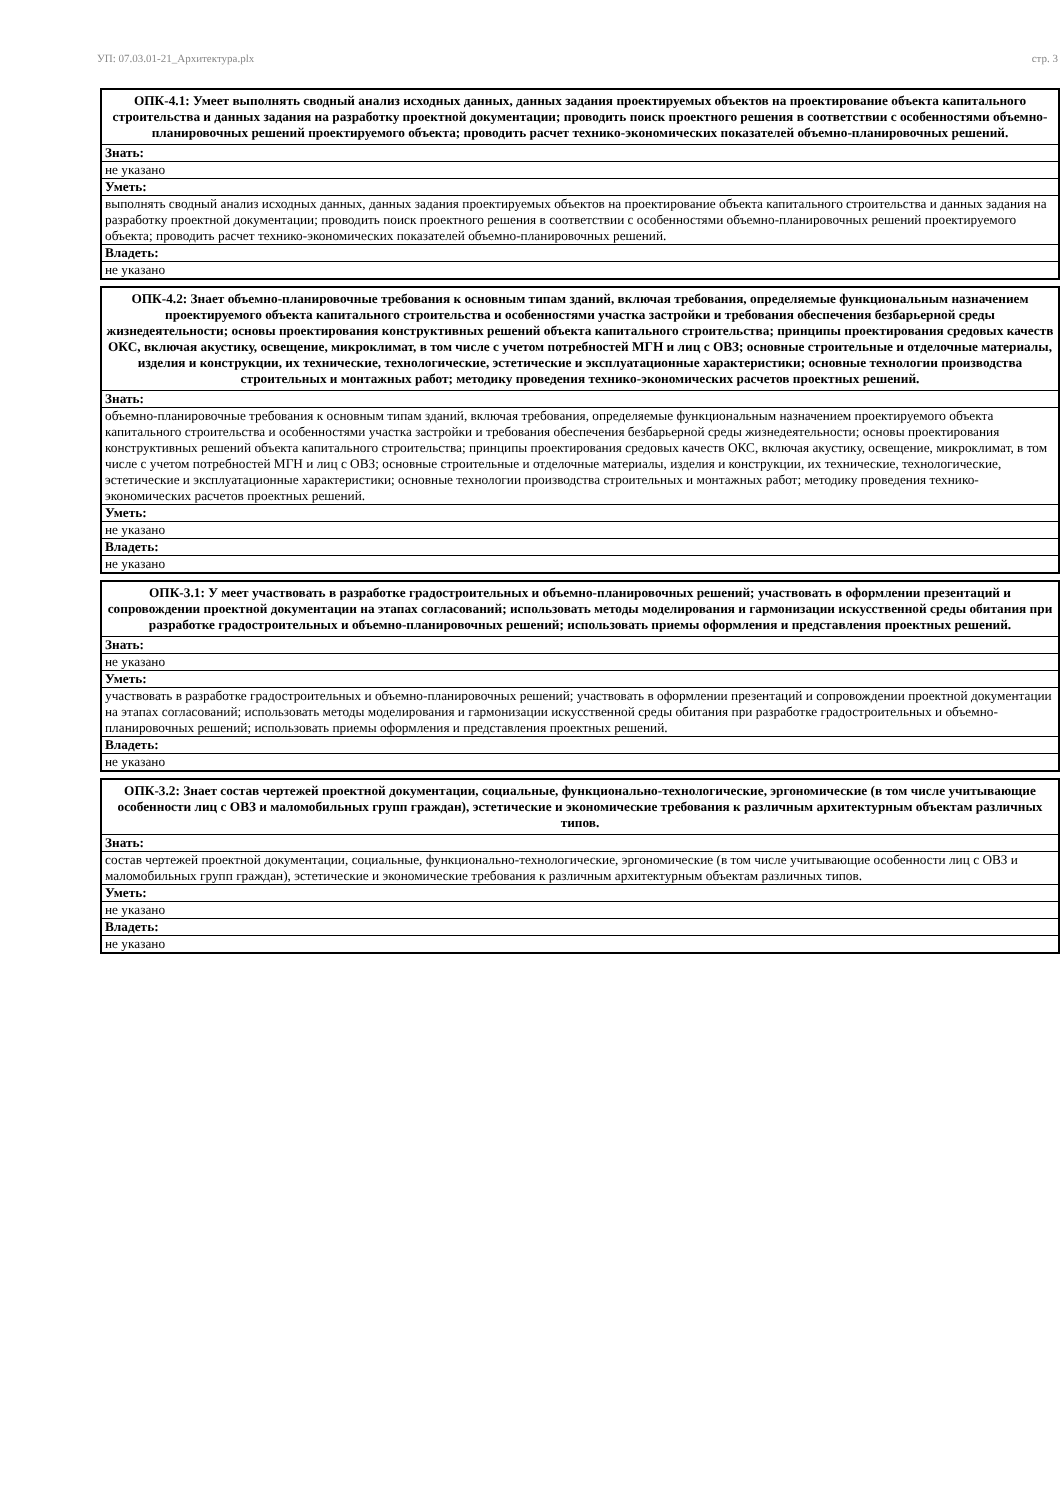УП: 07.03.01-21_Архитектура.plx стр. 3
| ОПК-4.1: Умеет выполнять сводный анализ исходных данных, данных задания проектируемых объектов на проектирование объекта капитального строительства и данных задания на разработку проектной документации; проводить поиск проектного решения в соответствии с особенностями объемно-планировочных решений проектируемого объекта; проводить расчет технико-экономических показателей объемно-планировочных решений. |
| --- |
| Знать: |
| не указано |
| Уметь: |
| выполнять сводный анализ исходных данных, данных задания проектируемых объектов на проектирование объекта капитального строительства и данных задания на разработку проектной документации; проводить поиск проектного решения в соответствии с особенностями объемно-планировочных решений проектируемого объекта; проводить расчет технико-экономических показателей объемно-планировочных решений. |
| Владеть: |
| не указано |
| ОПК-4.2: Знает объемно-планировочные требования к основным типам зданий, включая требования, определяемые функциональным назначением проектируемого объекта капитального строительства и особенностями участка застройки и требования обеспечения безбарьерной среды жизнедеятельности; основы проектирования конструктивных решений объекта капитального строительства; принципы проектирования средовых качеств ОКС, включая акустику, освещение, микроклимат, в том числе с учетом потребностей МГН и лиц с ОВЗ; основные строительные и отделочные материалы, изделия и конструкции, их технические, технологические, эстетические и эксплуатационные характеристики; основные технологии производства строительных и монтажных работ; методику проведения технико-экономических расчетов проектных решений. |
| --- |
| Знать: |
| объемно-планировочные требования к основным типам зданий, включая требования, определяемые функциональным назначением проектируемого объекта капитального строительства и особенностями участка застройки и требования обеспечения безбарьерной среды жизнедеятельности; основы проектирования конструктивных решений объекта капитального строительства; принципы проектирования средовых качеств ОКС, включая акустику, освещение, микроклимат, в том числе с учетом потребностей МГН и лиц с ОВЗ; основные строительные и отделочные материалы, изделия и конструкции, их технические, технологические, эстетические и эксплуатационные характеристики; основные технологии производства строительных и монтажных работ; методику проведения технико-экономических расчетов проектных решений. |
| Уметь: |
| не указано |
| Владеть: |
| не указано |
| ОПК-3.1: У меет участвовать в разработке градостроительных и объемно-планировочных решений; участвовать в оформлении презентаций и сопровождении проектной документации на этапах согласований; использовать методы моделирования и гармонизации искусственной среды обитания при разработке градостроительных и объемно-планировочных решений; использовать приемы оформления и представления проектных решений. |
| --- |
| Знать: |
| не указано |
| Уметь: |
| участвовать в разработке градостроительных и объемно-планировочных решений; участвовать в оформлении презентаций и сопровождении проектной документации на этапах согласований; использовать методы моделирования и гармонизации искусственной среды обитания при разработке градостроительных и объемно-планировочных решений; использовать приемы оформления и представления проектных решений. |
| Владеть: |
| не указано |
| ОПК-3.2: Знает состав чертежей проектной документации, социальные, функционально-технологические, эргономические (в том числе учитывающие особенности лиц с ОВЗ и маломобильных групп граждан), эстетические и экономические требования к различным архитектурным объектам различных типов. |
| --- |
| Знать: |
| состав чертежей проектной документации, социальные, функционально-технологические, эргономические (в том числе учитывающие особенности лиц с ОВЗ и маломобильных групп граждан), эстетические и экономические требования к различным архитектурным объектам различных типов. |
| Уметь: |
| не указано |
| Владеть: |
| не указано |